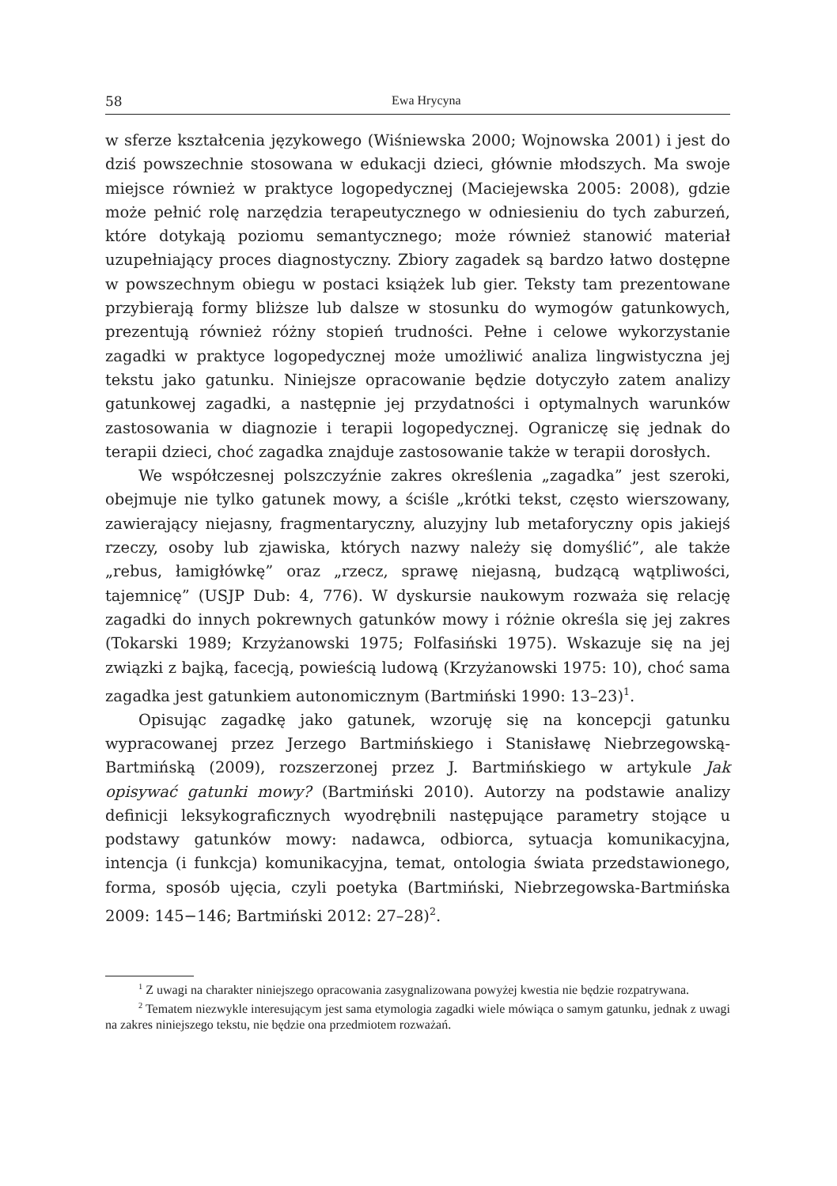58 Ewa Hrycyna
w sferze kształcenia językowego (Wiśniewska 2000; Wojnowska 2001) i jest do dziś powszechnie stosowana w edukacji dzieci, głównie młodszych. Ma swoje miejsce również w praktyce logopedycznej (Maciejewska 2005: 2008), gdzie może pełnić rolę narzędzia terapeutycznego w odniesieniu do tych zaburzeń, które dotykają poziomu semantycznego; może również stanowić materiał uzupełniający proces diagnostyczny. Zbiory zagadek są bardzo łatwo dostępne w powszechnym obiegu w postaci książek lub gier. Teksty tam prezentowane przybierają formy bliższe lub dalsze w stosunku do wymogów gatunkowych, prezentują również różny stopień trudności. Pełne i celowe wykorzystanie zagadki w praktyce logopedycznej może umożliwić analiza lingwistyczna jej tekstu jako gatunku. Niniejsze opracowanie będzie dotyczyło zatem analizy gatunkowej zagadki, a następnie jej przydatności i optymalnych warunków zastosowania w diagnozie i terapii logopedycznej. Ograniczę się jednak do terapii dzieci, choć zagadka znajduje zastosowanie także w terapii dorosłych.
We współczesnej polszczyźnie zakres określenia „zagadka” jest szeroki, obejmuje nie tylko gatunek mowy, a ściśle „krótki tekst, często wierszowany, zawierający niejasny, fragmentaryczny, aluzyjny lub metaforyczny opis jakiejś rzeczy, osoby lub zjawiska, których nazwy należy się domyślić”, ale także „rebus, łamigłówkę” oraz „rzecz, sprawę niejasną, budzącą wątpliwości, tajemnicę” (USJP Dub: 4, 776). W dyskursie naukowym rozważa się relację zagadki do innych pokrewnych gatunków mowy i różnie określa się jej zakres (Tokarski 1989; Krzyżanowski 1975; Folfasiński 1975). Wskazuje się na jej związki z bajką, facecją, powieścią ludową (Krzyżanowski 1975: 10), choć sama zagadka jest gatunkiem autonomicznym (Bartmiński 1990: 13–23)<sup>1</sup>.
Opisując zagadkę jako gatunek, wzoruję się na koncepcji gatunku wypracowanej przez Jerzego Bartmińskiego i Stanisławę Niebrzegowską-Bartmińską (2009), rozszerzonej przez J. Bartmińskiego w artykule Jak opisywać gatunki mowy? (Bartmiński 2010). Autorzy na podstawie analizy definicji leksykograficznych wyodrębnili następujące parametry stojące u podstawy gatunków mowy: nadawca, odbiorca, sytuacja komunikacyjna, intencja (i funkcja) komunikacyjna, temat, ontologia świata przedstawionego, forma, sposób ujęcia, czyli poetyka (Bartmiński, Niebrzegowska-Bartmińska 2009: 145−146; Bartmiński 2012: 27–28)<sup>2</sup>.
<sup>1</sup> Z uwagi na charakter niniejszego opracowania zasygnalizowana powyżej kwestia nie będzie rozpatrywana.
<sup>2</sup> Tematem niezwykle interesującym jest sama etymologia zagadki wiele mówiąca o samym gatunku, jednak z uwagi na zakres niniejszego tekstu, nie będzie ona przedmiotem rozważań.